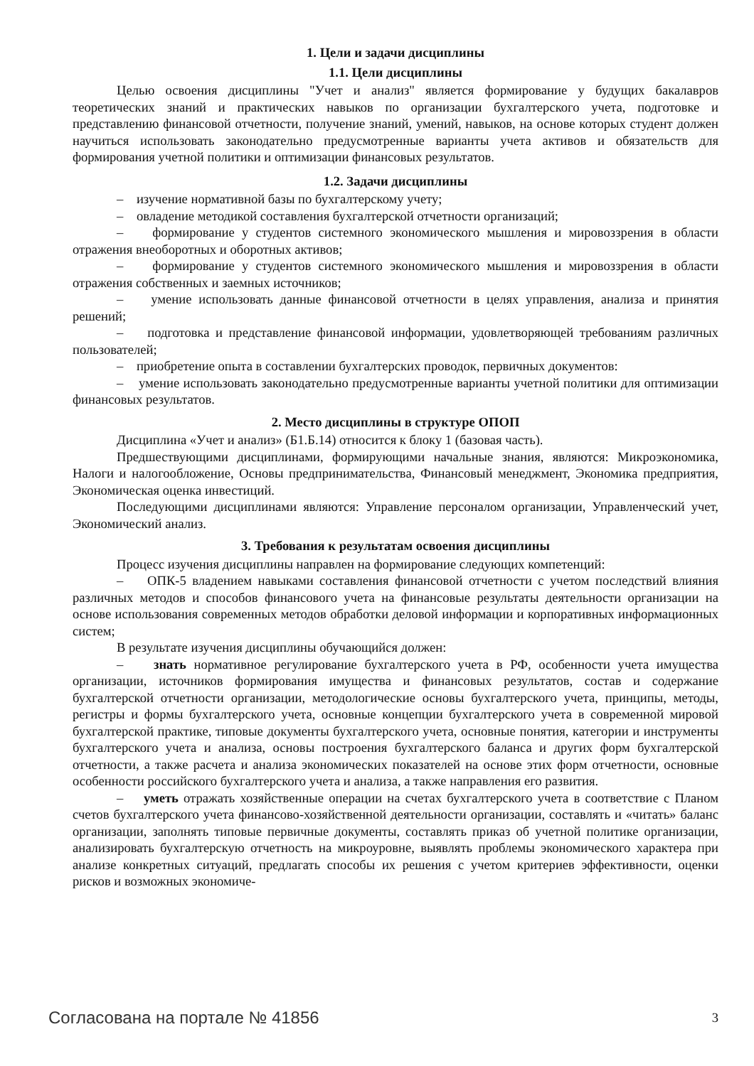1. Цели и задачи дисциплины
1.1. Цели дисциплины
Целью освоения дисциплины "Учет и анализ" является формирование у будущих бакалавров теоретических знаний и практических навыков по организации бухгалтерского учета, подготовке и представлению финансовой отчетности, получение знаний, умений, навыков, на основе которых студент должен научиться использовать законодательно предусмотренные варианты учета активов и обязательств для формирования учетной политики и оптимизации финансовых результатов.
1.2. Задачи дисциплины
– изучение нормативной базы по бухгалтерскому учету;
– овладение методикой составления бухгалтерской отчетности организаций;
– формирование у студентов системного экономического мышления и мировоззрения в области отражения внеоборотных и оборотных активов;
– формирование у студентов системного экономического мышления и мировоззрения в области отражения собственных и заемных источников;
– умение использовать данные финансовой отчетности в целях управления, анализа и принятия решений;
– подготовка и представление финансовой информации, удовлетворяющей требованиям различных пользователей;
– приобретение опыта в составлении бухгалтерских проводок, первичных документов:
– умение использовать законодательно предусмотренные варианты учетной политики для оптимизации финансовых результатов.
2. Место дисциплины в структуре ОПОП
Дисциплина «Учет и анализ» (Б1.Б.14) относится к блоку 1 (базовая часть).
Предшествующими дисциплинами, формирующими начальные знания, являются: Микроэкономика, Налоги и налогообложение, Основы предпринимательства, Финансовый менеджмент, Экономика предприятия, Экономическая оценка инвестиций.
Последующими дисциплинами являются: Управление персоналом организации, Управленческий учет, Экономический анализ.
3. Требования к результатам освоения дисциплины
Процесс изучения дисциплины направлен на формирование следующих компетенций:
– ОПК-5 владением навыками составления финансовой отчетности с учетом последствий влияния различных методов и способов финансового учета на финансовые результаты деятельности организации на основе использования современных методов обработки деловой информации и корпоративных информационных систем;
В результате изучения дисциплины обучающийся должен:
– знать нормативное регулирование бухгалтерского учета в РФ, особенности учета имущества организации, источников формирования имущества и финансовых результатов, состав и содержание бухгалтерской отчетности организации, методологические основы бухгалтерского учета, принципы, методы, регистры и формы бухгалтерского учета, основные концепции бухгалтерского учета в современной мировой бухгалтерской практике, типовые документы бухгалтерского учета, основные понятия, категории и инструменты бухгалтерского учета и анализа, основы построения бухгалтерского баланса и других форм бухгалтерской отчетности, а также расчета и анализа экономических показателей на основе этих форм отчетности, основные особенности российского бухгалтерского учета и анализа, а также направления его развития.
– уметь отражать хозяйственные операции на счетах бухгалтерского учета в соответствие с Планом счетов бухгалтерского учета финансово-хозяйственной деятельности организации, составлять и «читать» баланс организации, заполнять типовые первичные документы, составлять приказ об учетной политике организации, анализировать бухгалтерскую отчетность на микроуровне, выявлять проблемы экономического характера при анализе конкретных ситуаций, предлагать способы их решения с учетом критериев эффективности, оценки рисков и возможных экономиче-
Согласована на портале № 41856 3